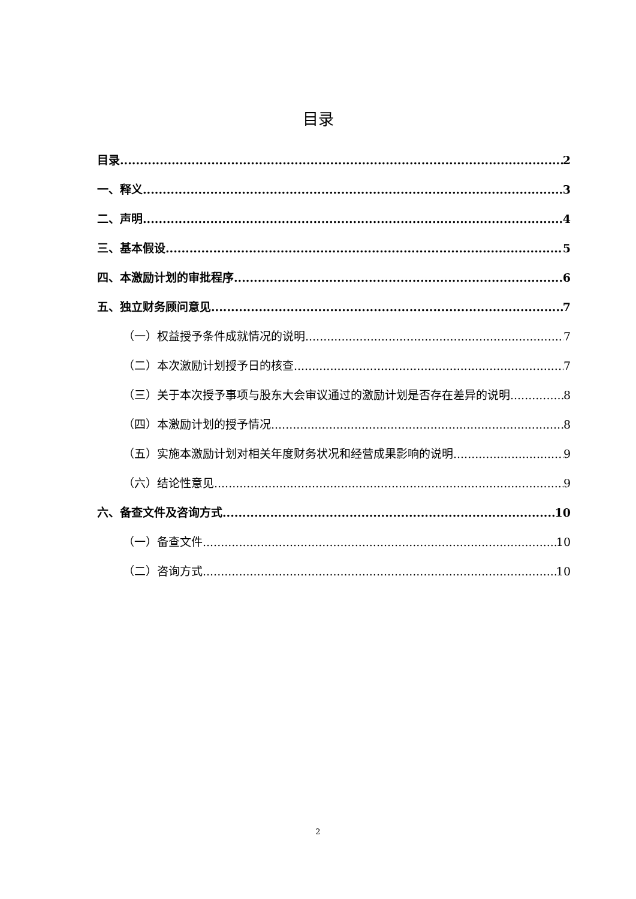目录
目录 2
一、释义 3
二、声明 4
三、基本假设 5
四、本激励计划的审批程序 6
五、独立财务顾问意见 7
（一）权益授予条件成就情况的说明 7
（二）本次激励计划授予日的核查 7
（三）关于本次授予事项与股东大会审议通过的激励计划是否存在差异的说明 8
（四）本激励计划的授予情况 8
（五）实施本激励计划对相关年度财务状况和经营成果影响的说明 9
（六）结论性意见 9
六、备查文件及咨询方式 10
（一）备查文件 10
（二）咨询方式 10
2